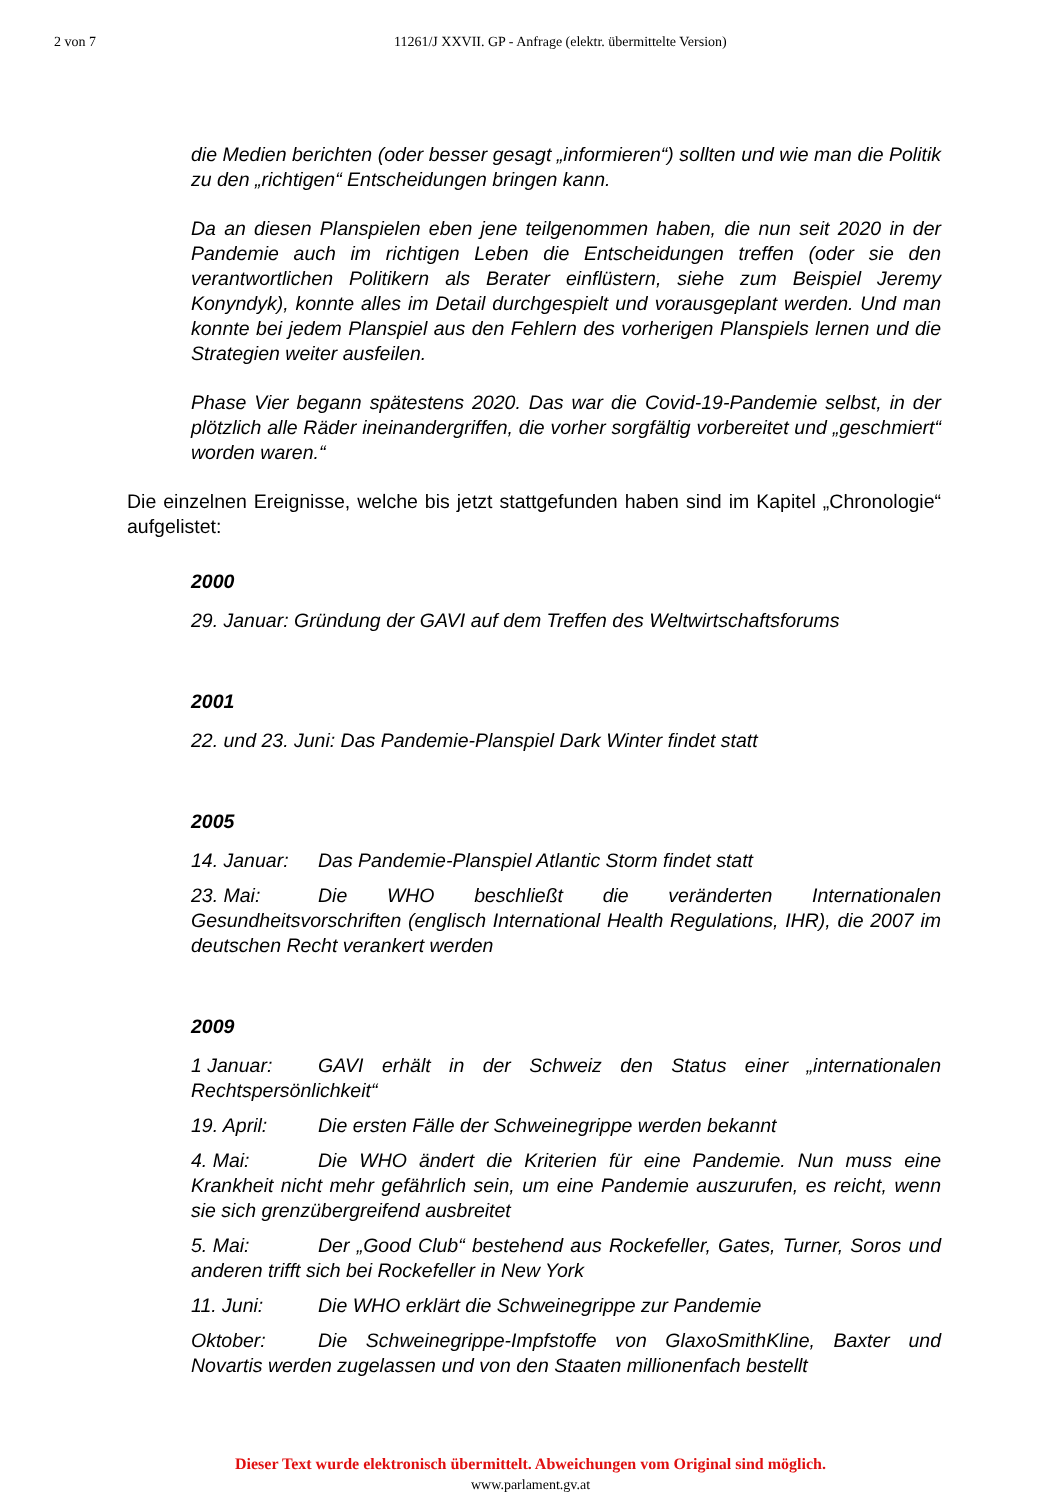2 von 7 11261/J XXVII. GP - Anfrage (elektr. übermittelte Version)
die Medien berichten (oder besser gesagt „informieren“) sollten und wie man die Politik zu den „richtigen“ Entscheidungen bringen kann.
Da an diesen Planspielen eben jene teilgenommen haben, die nun seit 2020 in der Pandemie auch im richtigen Leben die Entscheidungen treffen (oder sie den verantwortlichen Politikern als Berater einflüstern, siehe zum Beispiel Jeremy Konyndyk), konnte alles im Detail durchgespielt und vorausgeplant werden. Und man konnte bei jedem Planspiel aus den Fehlern des vorherigen Planspiels lernen und die Strategien weiter ausfeilen.
Phase Vier begann spätestens 2020. Das war die Covid-19-Pandemie selbst, in der plötzlich alle Räder ineinandergriffen, die vorher sorgfältig vorbereitet und „geschmiert“ worden waren.“
Die einzelnen Ereignisse, welche bis jetzt stattgefunden haben sind im Kapitel „Chronologie“ aufgelistet:
2000
29. Januar: Gründung der GAVI auf dem Treffen des Weltwirtschaftsforums
2001
22. und 23. Juni: Das Pandemie-Planspiel Dark Winter findet statt
2005
14. Januar: Das Pandemie-Planspiel Atlantic Storm findet statt
23. Mai: Die WHO beschließt die veränderten Internationalen Gesundheitsvorschriften (englisch International Health Regulations, IHR), die 2007 im deutschen Recht verankert werden
2009
1 Januar: GAVI erhält in der Schweiz den Status einer „internationalen Rechtspersönlichkeit“
19. April: Die ersten Fälle der Schweinegrippe werden bekannt
4. Mai: Die WHO ändert die Kriterien für eine Pandemie. Nun muss eine Krankheit nicht mehr gefährlich sein, um eine Pandemie auszurufen, es reicht, wenn sie sich grenzübergreifend ausbreitet
5. Mai: Der „Good Club“ bestehend aus Rockefeller, Gates, Turner, Soros und anderen trifft sich bei Rockefeller in New York
11. Juni: Die WHO erklärt die Schweinegrippe zur Pandemie
Oktober: Die Schweinegrippe-Impfstoffe von GlaxoSmithKline, Baxter und Novartis werden zugelassen und von den Staaten millionenfach bestellt
Dieser Text wurde elektronisch übermittelt. Abweichungen vom Original sind möglich.
www.parlament.gv.at